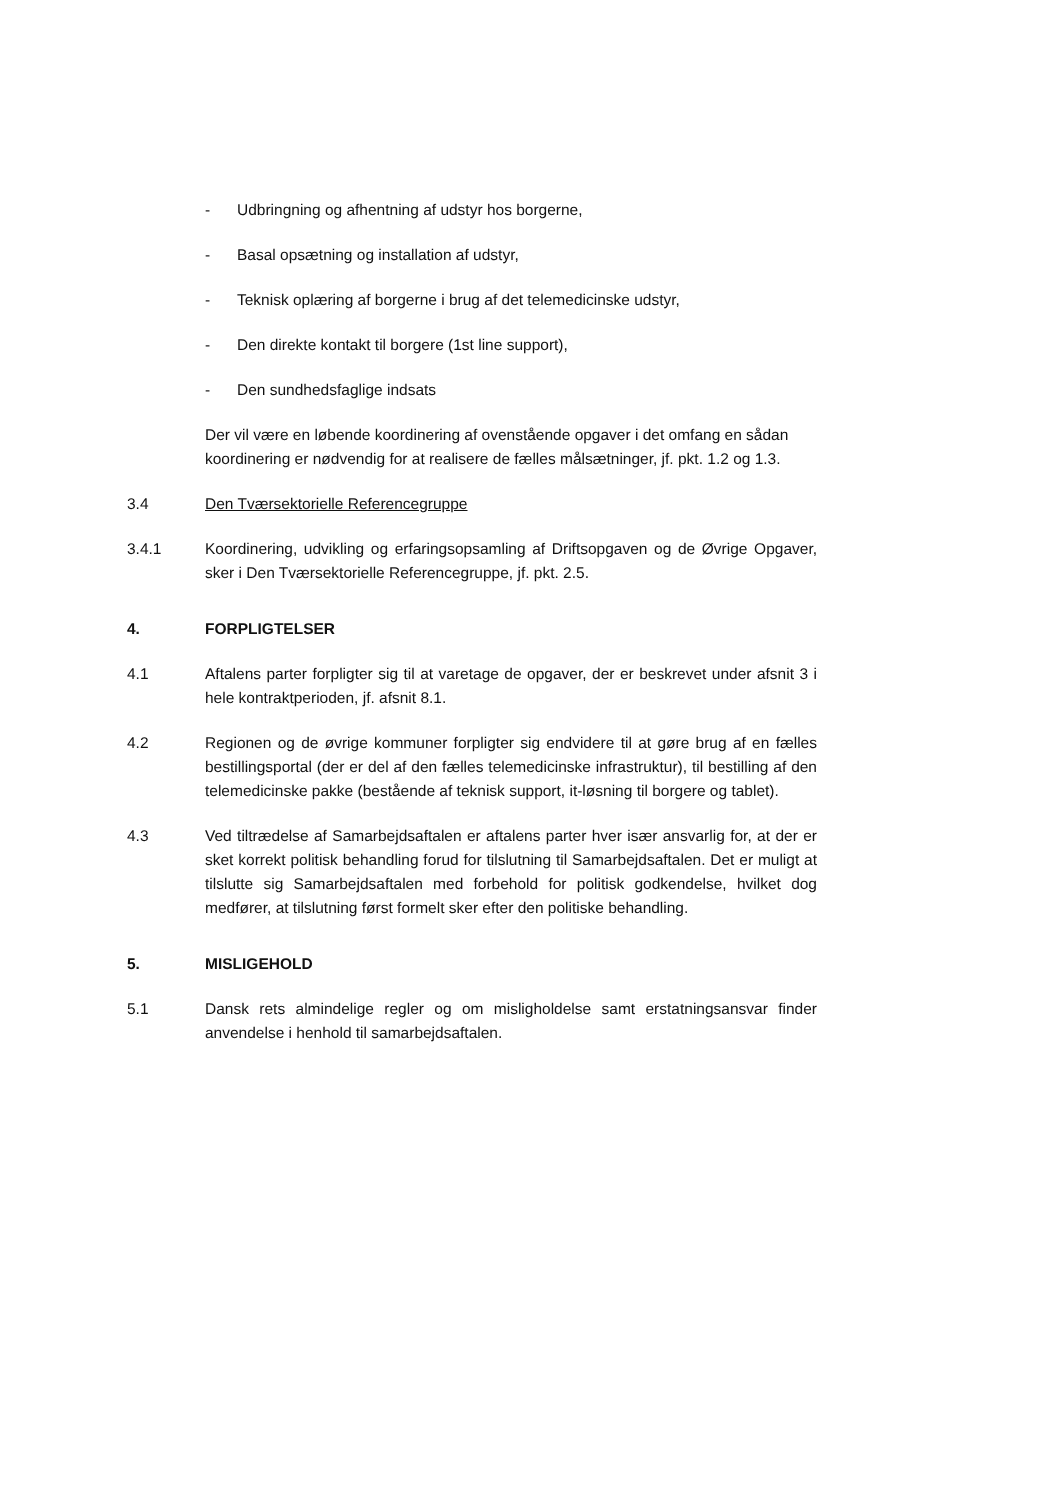- Udbringning og afhentning af udstyr hos borgerne,
- Basal opsætning og installation af udstyr,
- Teknisk oplæring af borgerne i brug af det telemedicinske udstyr,
- Den direkte kontakt til borgere (1st line support),
- Den sundhedsfaglige indsats
Der vil være en løbende koordinering af ovenstående opgaver i det omfang en sådan koordinering er nødvendig for at realisere de fælles målsætninger, jf. pkt. 1.2 og 1.3.
3.4 Den Tværsektorielle Referencegruppe
3.4.1 Koordinering, udvikling og erfaringsopsamling af Driftsopgaven og de Øvrige Opgaver, sker i Den Tværsektorielle Referencegruppe, jf. pkt. 2.5.
4. FORPLIGTELSER
4.1 Aftalens parter forpligter sig til at varetage de opgaver, der er beskrevet under afsnit 3 i hele kontraktperioden, jf. afsnit 8.1.
4.2 Regionen og de øvrige kommuner forpligter sig endvidere til at gøre brug af en fælles bestillingsportal (der er del af den fælles telemedicinske infrastruktur), til bestilling af den telemedicinske pakke (bestående af teknisk support, it-løsning til borgere og tablet).
4.3 Ved tiltrædelse af Samarbejdsaftalen er aftalens parter hver især ansvarlig for, at der er sket korrekt politisk behandling forud for tilslutning til Samarbejdsaftalen. Det er muligt at tilslutte sig Samarbejdsaftalen med forbehold for politisk godkendelse, hvilket dog medfører, at tilslutning først formelt sker efter den politiske behandling.
5. MISLIGEHOLD
5.1 Dansk rets almindelige regler og om misligholdelse samt erstatningsansvar finder anvendelse i henhold til samarbejdsaftalen.